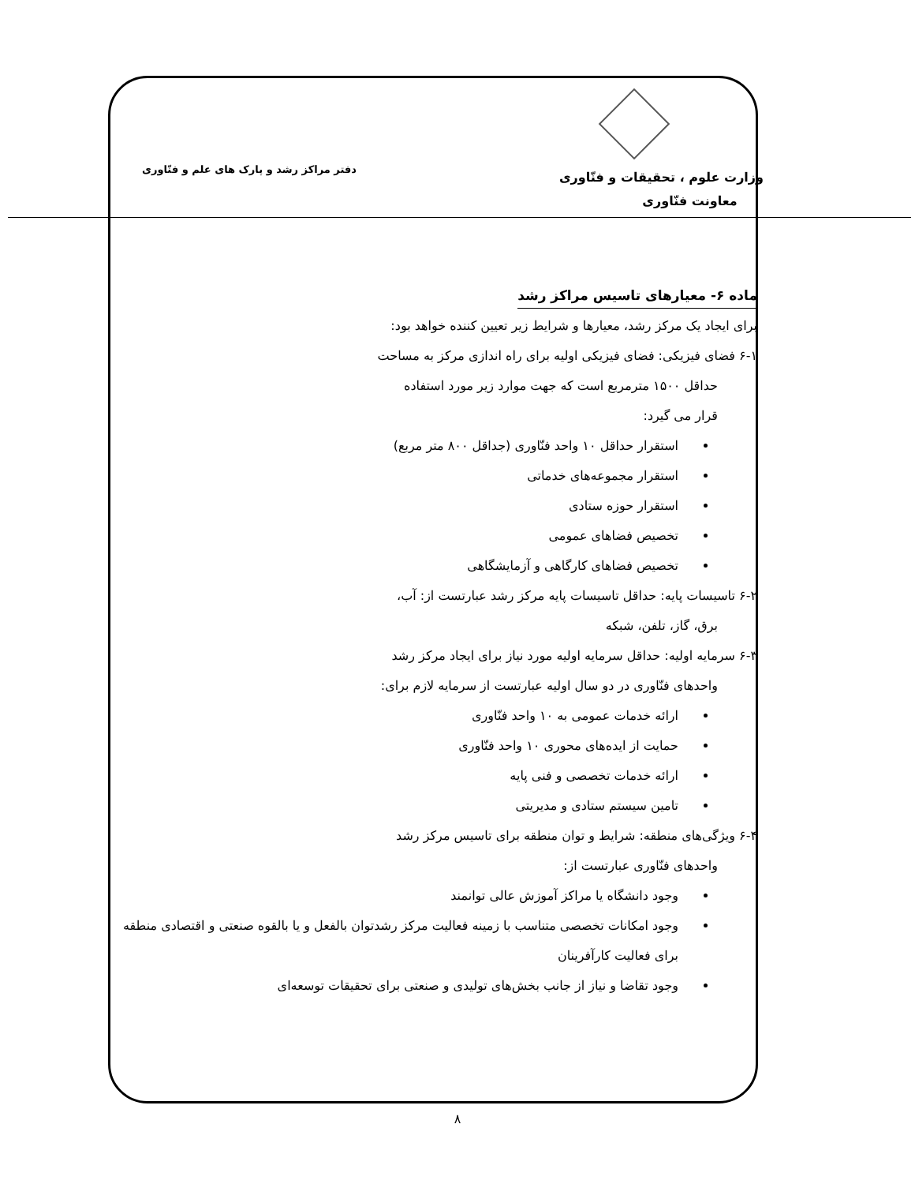وزارت علوم ، تحقیقات و فنّاوری
معاونت فنّاوری
دفتر مراکز رشد و پارک های علم و فنّاوری
ماده ۶- معیارهای تاسیس مراکز رشد
برای ایجاد یک مرکز رشد، معیارها و شرایط زیر تعیین کننده خواهد بود:
۶-۱ فضای فیزیکی: فضای فیزیکی اولیه برای راه اندازی مرکز به مساحت
حداقل ۱۵۰۰ مترمربع است که جهت موارد زیر مورد استفاده
قرار می گیرد:
استقرار حداقل ۱۰ واحد فنّاوری (جداقل ۸۰۰ متر مربع)
استقرار مجموعه‌های خدماتی
استقرار حوزه ستادی
تخصیص فضاهای عمومی
تخصیص فضاهای کارگاهی و آزمایشگاهی
۶-۲ تاسیسات پایه: حداقل تاسیسات پایه مرکز رشد عبارتست از: آب،
برق، گاز، تلفن، شبکه
۶-۳ سرمایه اولیه: حداقل سرمایه اولیه مورد نیاز برای ایجاد مرکز رشد
واحدهای فنّاوری در دو سال اولیه عبارتست از سرمایه لازم برای:
ارائه خدمات عمومی به ۱۰ واحد فنّاوری
حمایت از ایده‌های محوری ۱۰ واحد فنّاوری
ارائه خدمات تخصصی و فنی پایه
تامین سیستم ستادی و مدیریتی
۶-۴ ویژگی‌های منطقه: شرایط و توان منطقه برای تاسیس مرکز رشد
واحدهای فنّاوری عبارتست از:
وجود دانشگاه یا مراکز آموزش عالی توانمند
وجود امکانات تخصصی متناسب با زمینه فعالیت مرکز رشدتوان بالفعل و یا بالقوه صنعتی و اقتصادی منطقه برای فعالیت کارآفرینان
وجود تقاضا و نیاز از جانب بخش‌های تولیدی و صنعتی برای تحقیقات توسعه‌ای
۸